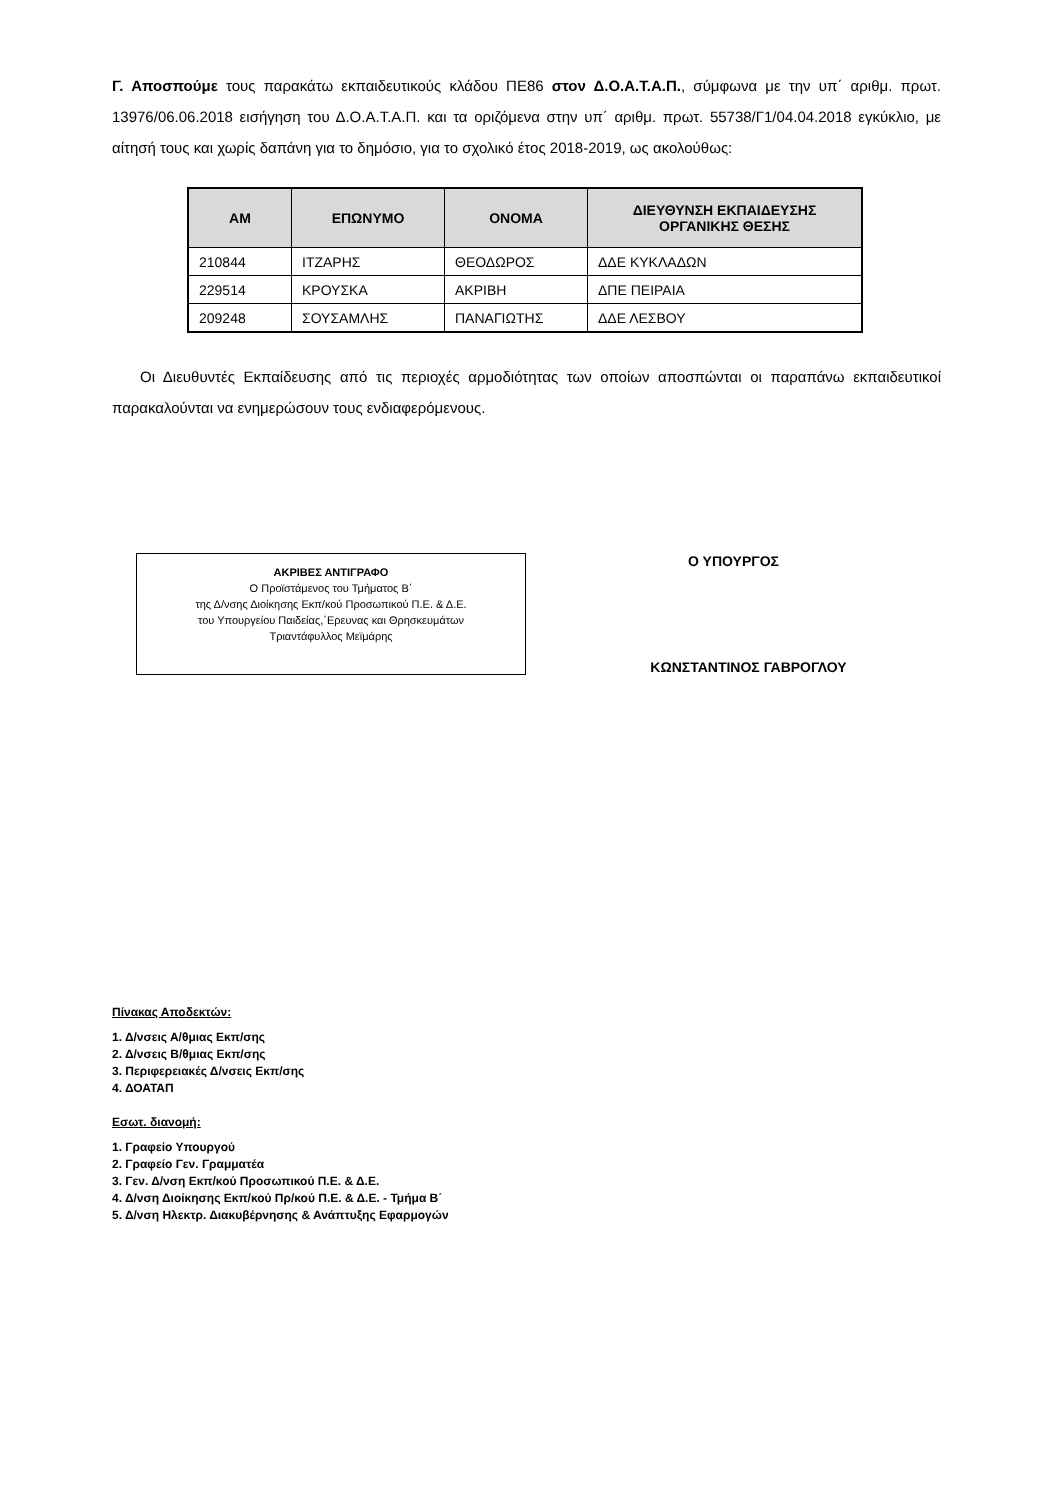Γ. Αποσπούμε τους παρακάτω εκπαιδευτικούς κλάδου ΠΕ86 στον Δ.Ο.Α.Τ.Α.Π., σύμφωνα με την υπ΄ αριθμ. πρωτ. 13976/06.06.2018 εισήγηση του Δ.Ο.Α.Τ.Α.Π. και τα οριζόμενα στην υπ΄ αριθμ. πρωτ. 55738/Γ1/04.04.2018 εγκύκλιο, με αίτησή τους και χωρίς δαπάνη για το δημόσιο, για το σχολικό έτος 2018-2019, ως ακολούθως:
| ΑΜ | ΕΠΩΝΥΜΟ | ΟΝΟΜΑ | ΔΙΕΥΘΥΝΣΗ ΕΚΠΑΙΔΕΥΣΗΣ ΟΡΓΑΝΙΚΗΣ ΘΕΣΗΣ |
| --- | --- | --- | --- |
| 210844 | ΙΤΖΑΡΗΣ | ΘΕΟΔΩΡΟΣ | ΔΔΕ ΚΥΚΛΑΔΩΝ |
| 229514 | ΚΡΟΥΣΚΑ | ΑΚΡΙΒΗ | ΔΠΕ ΠΕΙΡΑΙΑ |
| 209248 | ΣΟΥΣΑΜΛΗΣ | ΠΑΝΑΓΙΩΤΗΣ | ΔΔΕ ΛΕΣΒΟΥ |
Οι Διευθυντές Εκπαίδευσης από τις περιοχές αρμοδιότητας των οποίων αποσπώνται οι παραπάνω εκπαιδευτικοί παρακαλούνται να ενημερώσουν τους ενδιαφερόμενους.
ΑΚΡΙΒΕΣ ΑΝΤΙΓΡΑΦΟ
Ο Προϊστάμενος του Τμήματος Β΄
της Δ/νσης Διοίκησης Εκπ/κού Προσωπικού Π.Ε. & Δ.Ε.
του Υπουργείου Παιδείας,΄Ερευνας και Θρησκευμάτων
Τριαντάφυλλος Μεϊμάρης
Ο ΥΠΟΥΡΓΟΣ
ΚΩΝΣΤΑΝΤΙΝΟΣ ΓΑΒΡΟΓΛΟΥ
Πίνακας Αποδεκτών:
1. Δ/νσεις Α/θμιας Εκπ/σης
2. Δ/νσεις Β/θμιας Εκπ/σης
3. Περιφερειακές Δ/νσεις Εκπ/σης
4. ΔΟΑΤΑΠ
Εσωτ. διανομή:
1. Γραφείο Υπουργού
2. Γραφείο Γεν. Γραμματέα
3. Γεν. Δ/νση Εκπ/κού Προσωπικού Π.Ε. & Δ.Ε.
4. Δ/νση Διοίκησης Εκπ/κού Πρ/κού Π.Ε. & Δ.Ε. - Τμήμα Β΄
5. Δ/νση Ηλεκτρ. Διακυβέρνησης & Ανάπτυξης Εφαρμογών